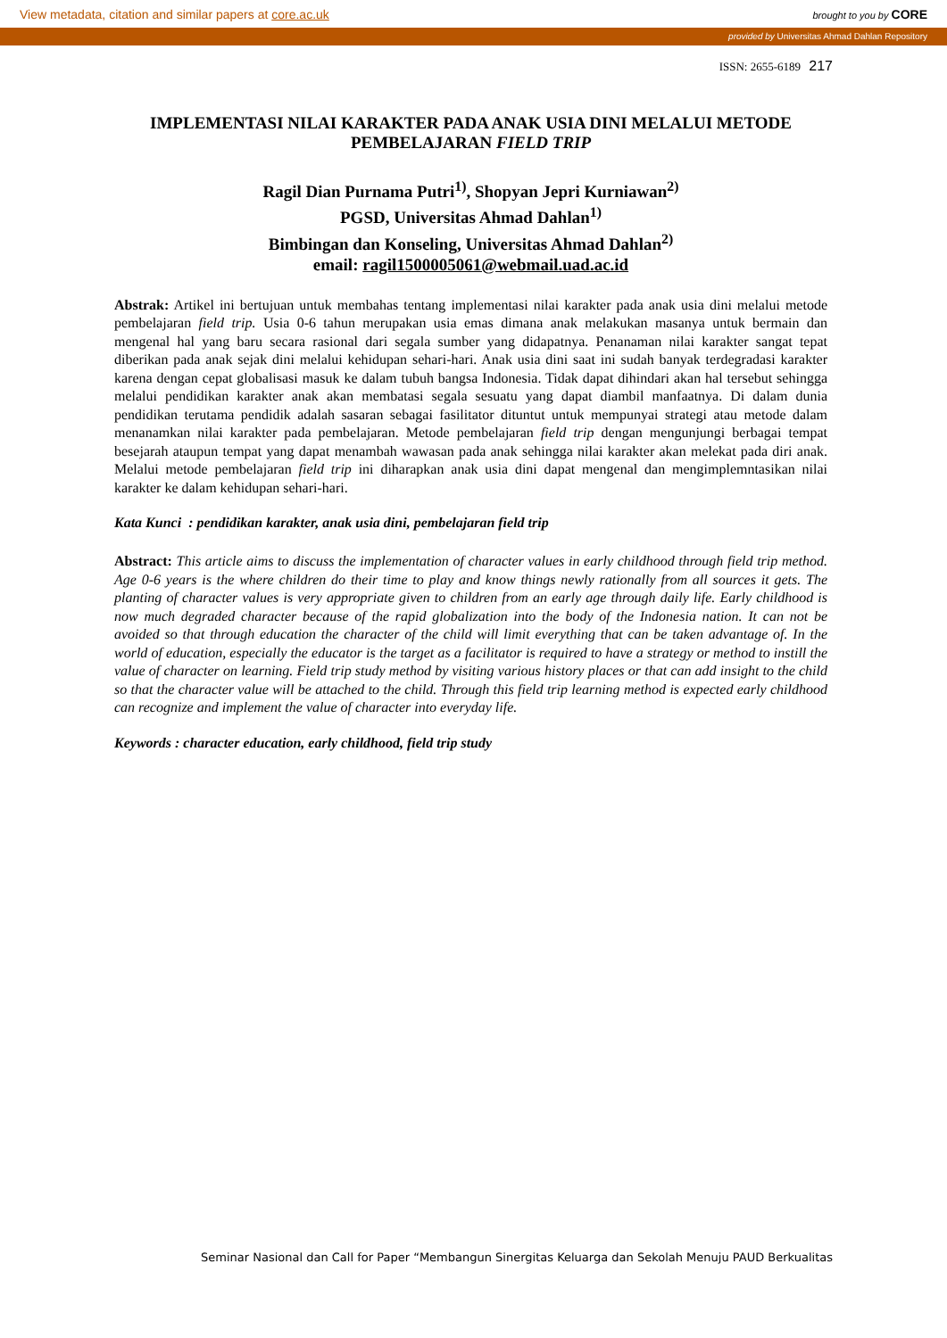View metadata, citation and similar papers at core.ac.uk
brought to you by CORE
provided by Universitas Ahmad Dahlan Repository
ISSN: 2655-6189 217
IMPLEMENTASI NILAI KARAKTER PADA ANAK USIA DINI MELALUI METODE PEMBELAJARAN FIELD TRIP
Ragil Dian Purnama Putri<sup>1)</sup>, Shopyan Jepri Kurniawan<sup>2)</sup>
PGSD, Universitas Ahmad Dahlan<sup>1)</sup>
Bimbingan dan Konseling, Universitas Ahmad Dahlan<sup>2)</sup>
email: ragil1500005061@webmail.uad.ac.id
Abstrak: Artikel ini bertujuan untuk membahas tentang implementasi nilai karakter pada anak usia dini melalui metode pembelajaran field trip. Usia 0-6 tahun merupakan usia emas dimana anak melakukan masanya untuk bermain dan mengenal hal yang baru secara rasional dari segala sumber yang didapatnya. Penanaman nilai karakter sangat tepat diberikan pada anak sejak dini melalui kehidupan sehari-hari. Anak usia dini saat ini sudah banyak terdegradasi karakter karena dengan cepat globalisasi masuk ke dalam tubuh bangsa Indonesia. Tidak dapat dihindari akan hal tersebut sehingga melalui pendidikan karakter anak akan membatasi segala sesuatu yang dapat diambil manfaatnya. Di dalam dunia pendidikan terutama pendidik adalah sasaran sebagai fasilitator dituntut untuk mempunyai strategi atau metode dalam menanamkan nilai karakter pada pembelajaran. Metode pembelajaran field trip dengan mengunjungi berbagai tempat besejarah ataupun tempat yang dapat menambah wawasan pada anak sehingga nilai karakter akan melekat pada diri anak. Melalui metode pembelajaran field trip ini diharapkan anak usia dini dapat mengenal dan mengimplemntasikan nilai karakter ke dalam kehidupan sehari-hari.
Kata Kunci : pendidikan karakter, anak usia dini, pembelajaran field trip
Abstract: This article aims to discuss the implementation of character values in early childhood through field trip method. Age 0-6 years is the where children do their time to play and know things newly rationally from all sources it gets. The planting of character values is very appropriate given to children from an early age through daily life. Early childhood is now much degraded character because of the rapid globalization into the body of the Indonesia nation. It can not be avoided so that through education the character of the child will limit everything that can be taken advantage of. In the world of education, especially the educator is the target as a facilitator is required to have a strategy or method to instill the value of character on learning. Field trip study method by visiting various history places or that can add insight to the child so that the character value will be attached to the child. Through this field trip learning method is expected early childhood can recognize and implement the value of character into everyday life.
Keywords : character education, early childhood, field trip study
Seminar Nasional dan Call for Paper “Membangun Sinergitas Keluarga dan Sekolah Menuju PAUD Berkualitas